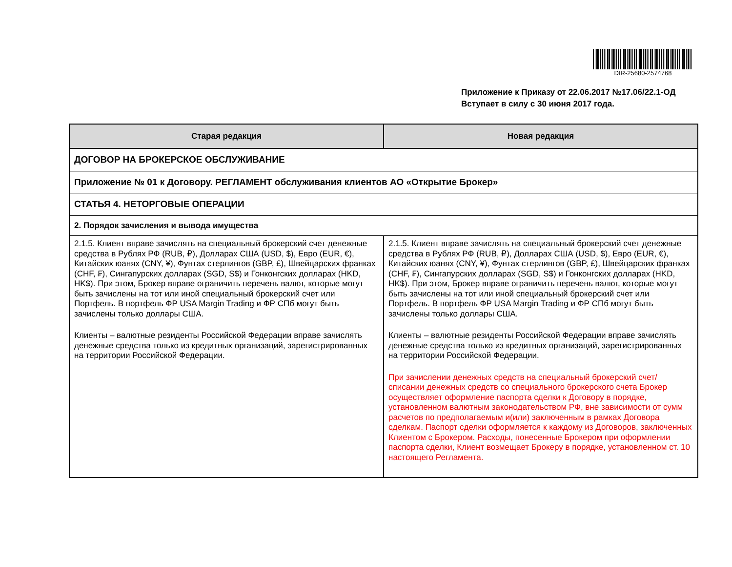DIR-25680-2574768
Приложение к Приказу от 22.06.2017 №17.06/22.1-ОД
Вступает в силу с 30 июня 2017 года.
| Старая редакция | Новая редакция |
| --- | --- |
| ДОГОВОР НА БРОКЕРСКОЕ ОБСЛУЖИВАНИЕ | |
| Приложение № 01 к Договору. РЕГЛАМЕНТ обслуживания клиентов АО «Открытие Брокер» | |
| СТАТЬЯ 4. НЕТОРГОВЫЕ ОПЕРАЦИИ | |
| 2. Порядок зачисления и вывода имущества | |
| 2.1.5. Клиент вправе зачислять на специальный брокерский счет денежные средства в Рублях РФ (RUB, ₽), Долларах США (USD, $), Евро (EUR, €), Китайских юанях (CNY, ¥), Фунтах стерлингов (GBP, £), Швейцарских франках (CHF, ₣), Сингапурских долларах (SGD, S$) и Гонконгских долларах (HKD, HK$). При этом, Брокер вправе ограничить перечень валют, которые могут быть зачислены на тот или иной специальный брокерский счет или Портфель. В портфель ФР USA Margin Trading и ФР СПб могут быть зачислены только доллары США. Клиенты – валютные резиденты Российской Федерации вправе зачислять денежные средства только из кредитных организаций, зарегистрированных на территории Российской Федерации. | 2.1.5. Клиент вправе зачислять на специальный брокерский счет денежные средства в Рублях РФ (RUB, ₽), Долларах США (USD, $), Евро (EUR, €), Китайских юанях (CNY, ¥), Фунтах стерлингов (GBP, £), Швейцарских франках (CHF, ₣), Сингапурских долларах (SGD, S$) и Гонконгских долларах (HKD, HK$). При этом, Брокер вправе ограничить перечень валют, которые могут быть зачислены на тот или иной специальный брокерский счет или Портфель. В портфель ФР USA Margin Trading и ФР СПб могут быть зачислены только доллары США. Клиенты – валютные резиденты Российской Федерации вправе зачислять денежные средства только из кредитных организаций, зарегистрированных на территории Российской Федерации. При зачислении денежных средств на специальный брокерский счет/списании денежных средств со специального брокерского счета Брокер осуществляет оформление паспорта сделки к Договору в порядке, установленном валютным законодательством РФ, вне зависимости от сумм расчетов по предполагаемым и(или) заключенным в рамках Договора сделкам. Паспорт сделки оформляется к каждому из Договоров, заключенных Клиентом с Брокером. Расходы, понесенные Брокером при оформлении паспорта сделки, Клиент возмещает Брокеру в порядке, установленном ст. 10 настоящего Регламента. |